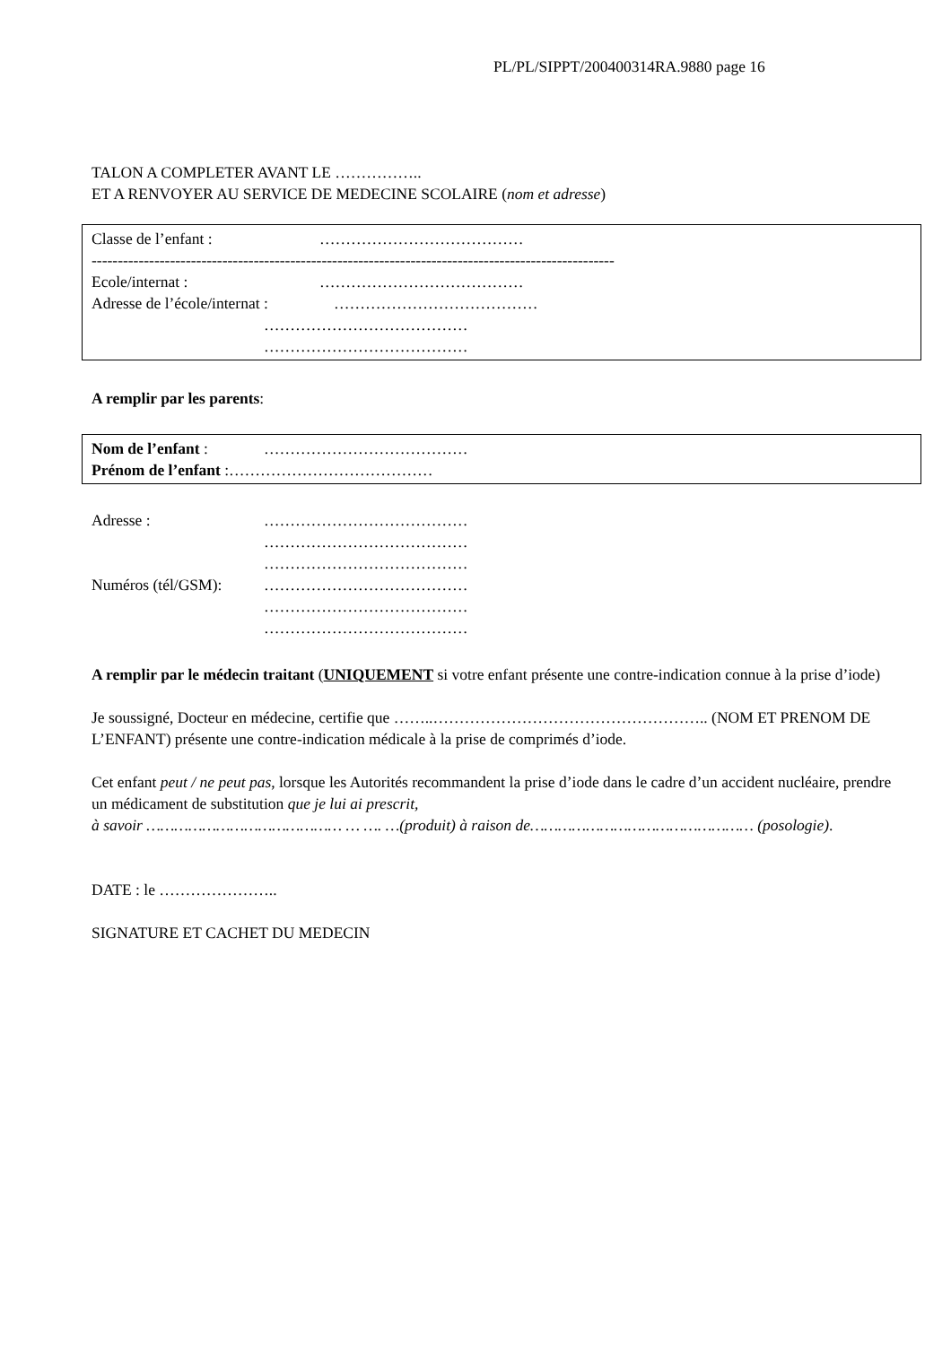PL/PL/SIPPT/200400314RA.9880 page 16
TALON A COMPLETER AVANT LE ……………..
ET A RENVOYER AU SERVICE DE MEDECINE SCOLAIRE (nom et adresse)
Classe de l’enfant : …………………………………
----------------------------------------------------------------------------------------------------
Ecole/internat : …………………………………
Adresse de l’école/internat : …………………………………
…………………………………
…………………………………
A remplir par les parents:
Nom de l’enfant : …………………………………
Prénom de l’enfant :…………………………………
Adresse : …………………………………
…………………………………
…………………………………
Numéros (tél/GSM): …………………………………
…………………………………
…………………………………
A remplir par le médecin traitant (UNIQUEMENT si votre enfant présente une contre-indication connue à la prise d’iode)
Je soussigné, Docteur en médecine, certifie que ……..…………………………………………….. (NOM ET PRENOM DE L’ENFANT) présente une contre-indication médicale à la prise de comprimés d’iode.
Cet enfant peut / ne peut pas, lorsque les Autorités recommandent la prise d’iode dans le cadre d’un accident nucléaire, prendre un médicament de substitution que je lui ai prescrit,
à savoir …………………………………… … …. …(produit) à raison de………………………………………… (posologie).
DATE : le …………………..
SIGNATURE ET CACHET DU MEDECIN